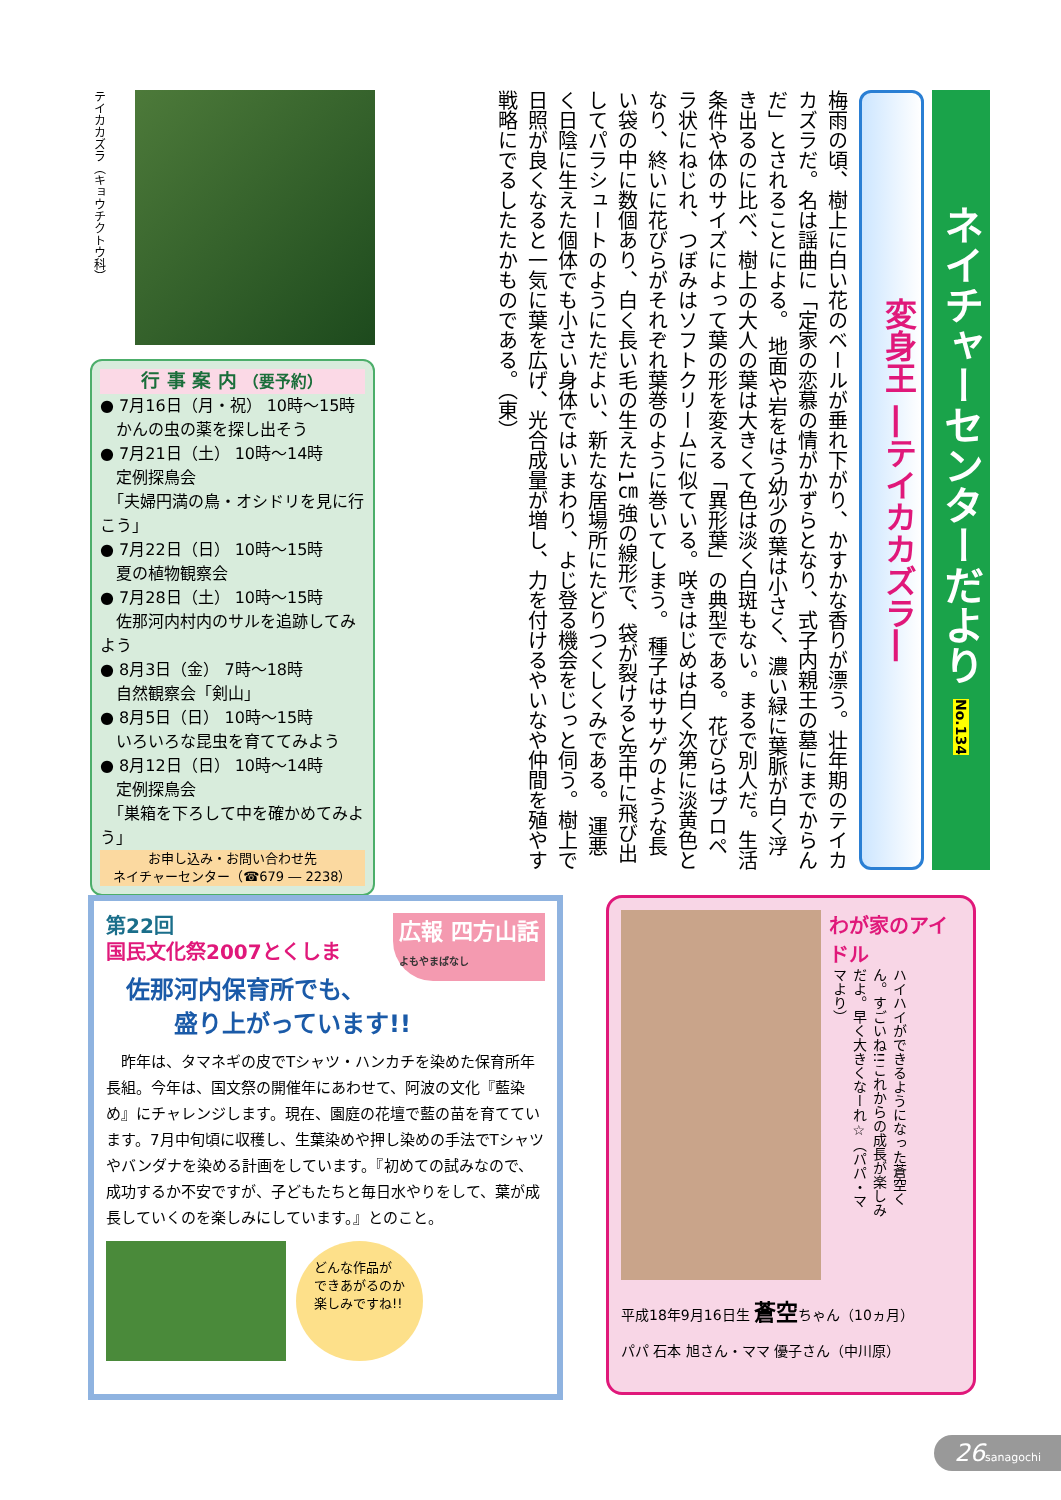ネイチャーセンターだより No.134
変身王 ―テイカカズラ―
梅雨の頃、樹上に白い花のベールが垂れ下がり、かすかな香りが漂う。壮年期のテイカカズラだ。名は謡曲に「定家の恋慕の情がかずらとなり、式子内親王の墓にまでからんだ」とされることによる。 地面や岩をはう幼少の葉は小さく、濃い緑に葉脈が白く浮き出るのに比べ、樹上の大人の葉は大きくて色は淡く白斑もない。まるで別人だ。生活条件や体のサイズによって葉の形を変える「異形葉」の典型である。 花びらはプロペラ状にねじれ、つぼみはソフトクリームに似ている。咲きはじめは白く次第に淡黄色となり、終いに花びらがそれぞれ葉巻のように巻いてしまう。 種子はササゲのような長い袋の中に数個あり、白く長い毛の生えた1㎝強の線形で、袋が裂けると空中に飛び出してパラシュートのようにただよい、新たな居場所にたどりつくしくみである。 運悪く日陰に生えた個体でも小さい身体ではいまわり、よじ登る機会をじっと伺う。樹上で日照が良くなると一気に葉を広げ、光合成量が増し、力を付けるやいなや仲間を殖やす戦略にでるしたたかものである。（東）
テイカカズラ（キョウチクトウ科）
行 事 案 内 （要予約）
● 7月16日（月・祝） 10時～15時
　かんの虫の薬を探し出そう
● 7月21日（土） 10時～14時
　定例探鳥会
　「夫婦円満の鳥・オシドリを見に行こう」
● 7月22日（日） 10時～15時
　夏の植物観察会
● 7月28日（土） 10時～15時
　佐那河内村内のサルを追跡してみよう
● 8月3日（金） 7時～18時
　自然観察会「剣山」
● 8月5日（日） 10時～15時
　いろいろな昆虫を育ててみよう
● 8月12日（日） 10時～14時
　定例探鳥会
　「巣箱を下ろして中を確かめてみよう」
お申し込み・お問い合わせ先
ネイチャーセンター（☎679 ― 2238）
広報 四方山話
よもやまばなし
第22回
国民文化祭2007とくしま
佐那河内保育所でも、
　　盛り上がっています!!
　昨年は、タマネギの皮でTシャツ・ハンカチを染めた保育所年長組。今年は、国文祭の開催年にあわせて、阿波の文化『藍染め』にチャレンジします。現在、園庭の花壇で藍の苗を育てています。7月中旬頃に収穫し、生葉染めや押し染めの手法でTシャツやバンダナを染める計画をしています。『初めての試みなので、成功するか不安ですが、子どもたちと毎日水やりをして、葉が成長していくのを楽しみにしています。』とのこと。
どんな作品が
できあがるのか
楽しみですね!!
わが家のアイドル
ハイハイができるようになった蒼空くん。すごいね!!これからの成長が楽しみだよ。早く大きくなーれ☆（パパ・ママより）
平成18年9月16日生 蒼空ちゃん（10ヵ月）
パパ 石本 旭さん・ママ 優子さん（中川原）
26 sanagochi